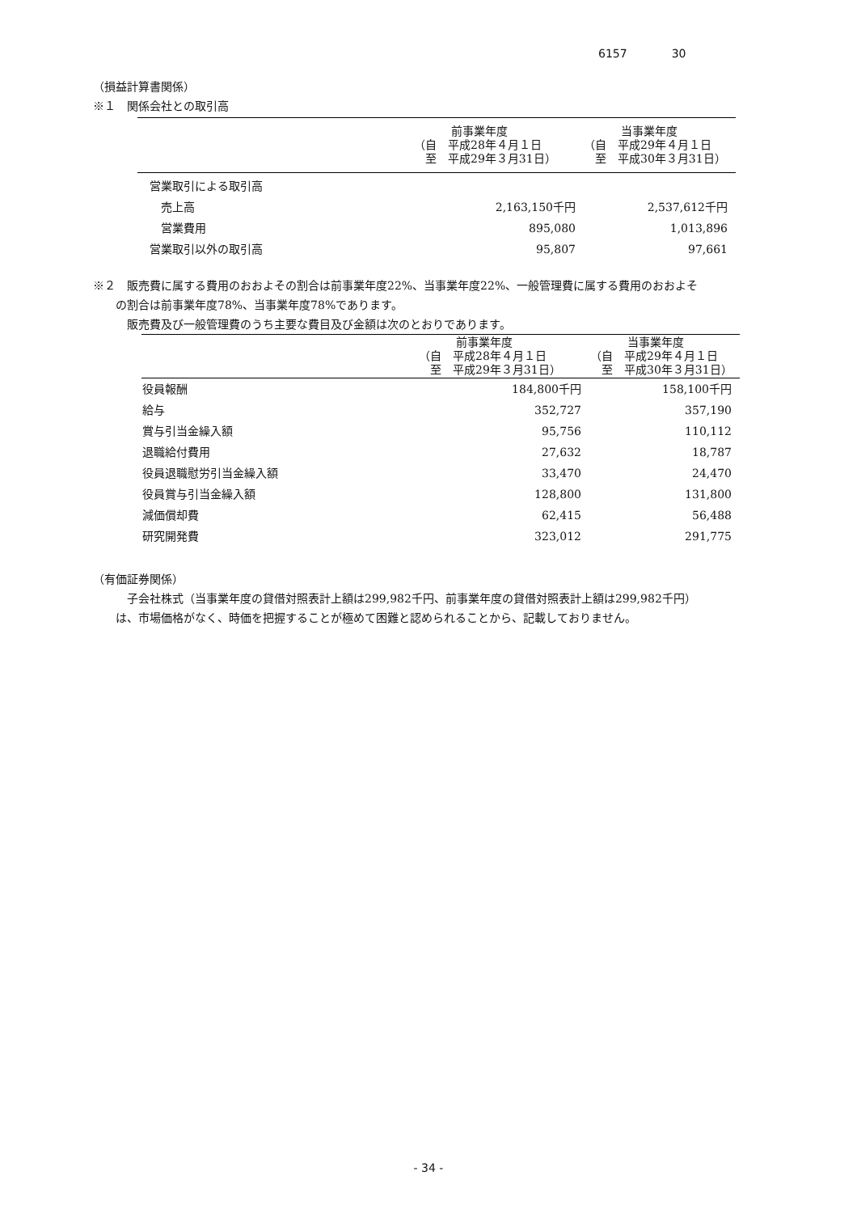6157 30
（損益計算書関係）
※１　関係会社との取引高
| | 前事業年度 （自 平成28年４月１日 至 平成29年３月31日） | 当事業年度 （自 平成29年４月１日 至 平成30年３月31日） |
| --- | --- | --- |
| 営業取引による取引高 | | |
| 売上高 | 2,163,150千円 | 2,537,612千円 |
| 営業費用 | 895,080 | 1,013,896 |
| 営業取引以外の取引高 | 95,807 | 97,661 |
※２　販売費に属する費用のおおよその割合は前事業年度22%、当事業年度22%、一般管理費に属する費用のおおよそ
　　の割合は前事業年度78%、当事業年度78%であります。
　　　販売費及び一般管理費のうち主要な費目及び金額は次のとおりであります。
| | 前事業年度 （自 平成28年４月１日 至 平成29年３月31日） | 当事業年度 （自 平成29年４月１日 至 平成30年３月31日） |
| --- | --- | --- |
| 役員報酬 | 184,800千円 | 158,100千円 |
| 給与 | 352,727 | 357,190 |
| 賞与引当金繰入額 | 95,756 | 110,112 |
| 退職給付費用 | 27,632 | 18,787 |
| 役員退職慰労引当金繰入額 | 33,470 | 24,470 |
| 役員賞与引当金繰入額 | 128,800 | 131,800 |
| 減価償却費 | 62,415 | 56,488 |
| 研究開発費 | 323,012 | 291,775 |
（有価証券関係）
　　　子会社株式（当事業年度の貸借対照表計上額は299,982千円、前事業年度の貸借対照表計上額は299,982千円）
　　は、市場価格がなく、時価を把握することが極めて困難と認められることから、記載しておりません。
- 34 -